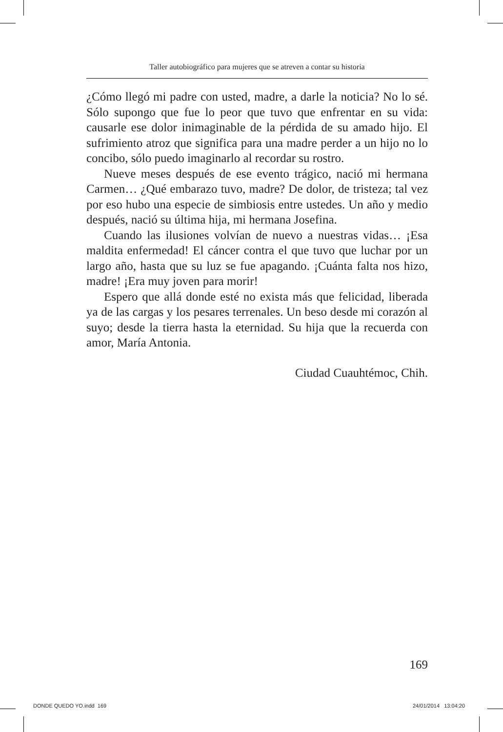Taller autobiográfico para mujeres que se atreven a contar su historia
¿Cómo llegó mi padre con usted, madre, a darle la noticia? No lo sé. Sólo supongo que fue lo peor que tuvo que enfrentar en su vida: causarle ese dolor inimaginable de la pérdida de su amado hijo. El sufrimiento atroz que significa para una madre perder a un hijo no lo concibo, sólo puedo imaginarlo al recordar su rostro.
Nueve meses después de ese evento trágico, nació mi hermana Carmen… ¿Qué embarazo tuvo, madre? De dolor, de tristeza; tal vez por eso hubo una especie de simbiosis entre ustedes. Un año y medio después, nació su última hija, mi hermana Josefina.
Cuando las ilusiones volvían de nuevo a nuestras vidas… ¡Esa maldita enfermedad! El cáncer contra el que tuvo que luchar por un largo año, hasta que su luz se fue apagando. ¡Cuánta falta nos hizo, madre! ¡Era muy joven para morir!
Espero que allá donde esté no exista más que felicidad, liberada ya de las cargas y los pesares terrenales. Un beso desde mi corazón al suyo; desde la tierra hasta la eternidad. Su hija que la recuerda con amor, María Antonia.
Ciudad Cuauhtémoc, Chih.
169
DONDE QUEDO YO.indd 169 24/01/2014 13:04:20